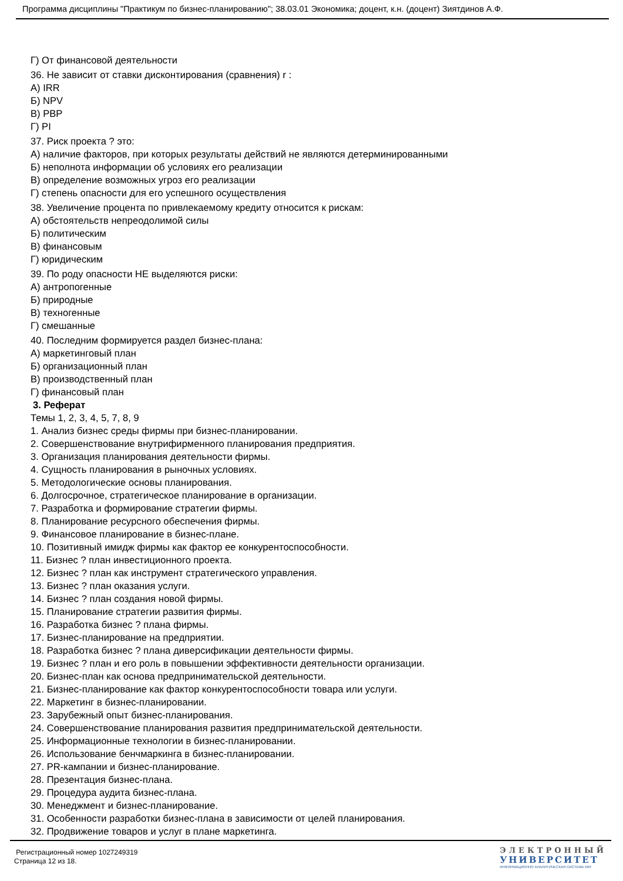Программа дисциплины "Практикум по бизнес-планированию"; 38.03.01 Экономика; доцент, к.н. (доцент) Зиятдинов А.Ф.
Г) От финансовой деятельности
36. Не зависит от ставки дисконтирования (сравнения) r :
А) IRR
Б) NPV
В) PBP
Г) PI
37. Риск проекта ? это:
А) наличие факторов, при которых результаты действий не являются детерминированными
Б) неполнота информации об условиях его реализации
В) определение возможных угроз его реализации
Г) степень опасности для его успешного осуществления
38. Увеличение процента по привлекаемому кредиту относится к рискам:
А) обстоятельств непреодолимой силы
Б) политическим
В) финансовым
Г) юридическим
39. По роду опасности НЕ выделяются риски:
А) антропогенные
Б) природные
В) техногенные
Г) смешанные
40. Последним формируется раздел бизнес-плана:
А) маркетинговый план
Б) организационный план
В) производственный план
Г) финансовый план
3. Реферат
Темы 1, 2, 3, 4, 5, 7, 8, 9
1. Анализ бизнес среды фирмы при бизнес-планировании.
2. Совершенствование внутрифирменного планирования предприятия.
3. Организация планирования деятельности фирмы.
4. Сущность планирования в рыночных условиях.
5. Методологические основы планирования.
6. Долгосрочное, стратегическое планирование в организации.
7. Разработка и формирование стратегии фирмы.
8. Планирование ресурсного обеспечения фирмы.
9. Финансовое планирование в бизнес-плане.
10. Позитивный имидж фирмы как фактор ее конкурентоспособности.
11. Бизнес ? план инвестиционного проекта.
12. Бизнес ? план как инструмент стратегического управления.
13. Бизнес ? план оказания услуги.
14. Бизнес ? план создания новой фирмы.
15. Планирование стратегии развития фирмы.
16. Разработка бизнес ? плана фирмы.
17. Бизнес-планирование на предприятии.
18. Разработка бизнес ? плана диверсификации деятельности фирмы.
19. Бизнес ? план и его роль в повышении эффективности деятельности организации.
20. Бизнес-план как основа предпринимательской деятельности.
21. Бизнес-планирование как фактор конкурентоспособности товара или услуги.
22. Маркетинг в бизнес-планировании.
23. Зарубежный опыт бизнес-планирования.
24. Совершенствование планирования развития предпринимательской деятельности.
25. Информационные технологии в бизнес-планировании.
26. Использование бенчмаркинга в бизнес-планировании.
27. PR-кампании и бизнес-планирование.
28. Презентация бизнес-плана.
29. Процедура аудита бизнес-плана.
30. Менеджмент и бизнес-планирование.
31. Особенности разработки бизнес-плана в зависимости от целей планирования.
32. Продвижение товаров и услуг в плане маркетинга.
Регистрационный номер 1027249319
Страница 12 из 18.
ЭЛЕКТРОННЫЙ
УНИВЕРСИТЕТ
ИНФОРМАЦИОННО АНАЛИТИЧЕСКАЯ СИСТЕМА КФУ